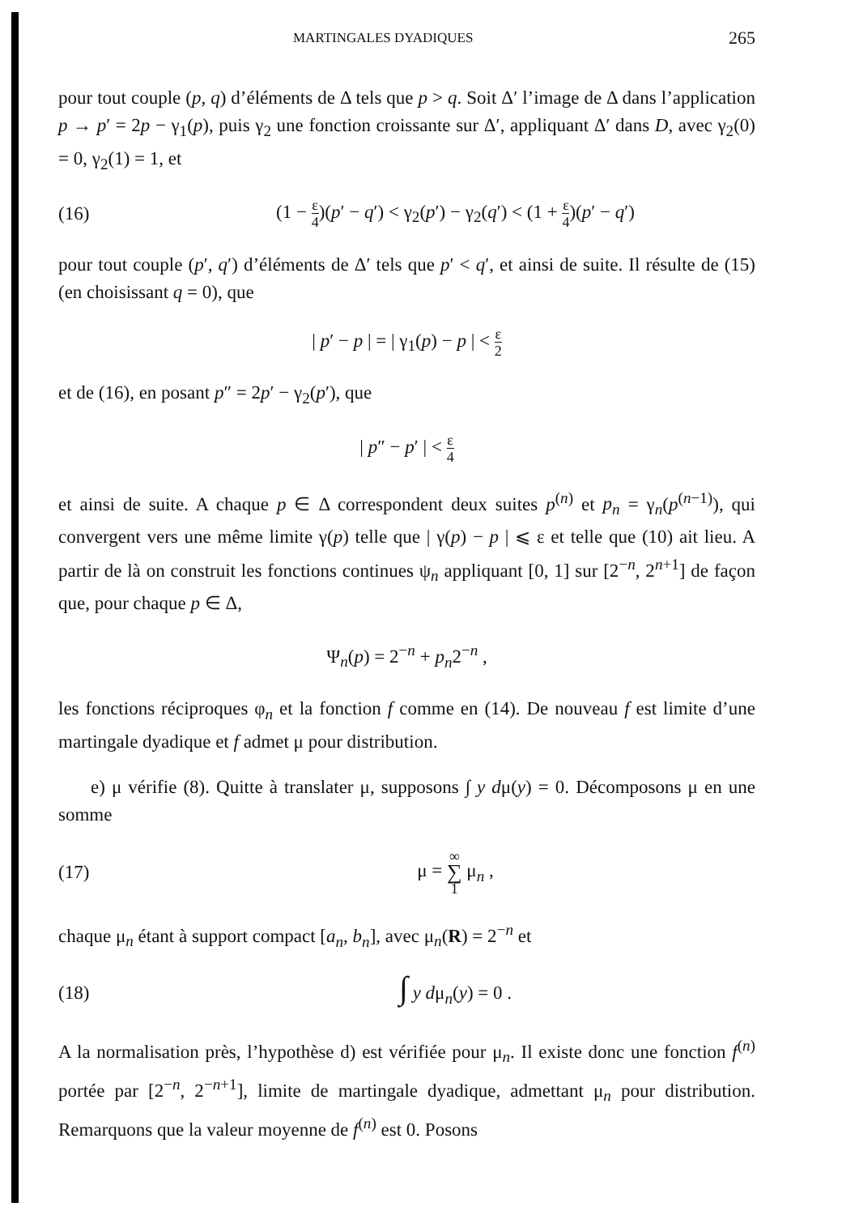MARTINGALES DYADIQUES 265
pour tout couple (p, q) d’éléments de Δ tels que p > q. Soit Δ′ l’image de Δ dans l’application p → p′ = 2p − γ<sub>1</sub>(p), puis γ<sub>2</sub> une fonction croissante sur Δ′, appliquant Δ′ dans D, avec γ<sub>2</sub>(0) = 0, γ<sub>2</sub>(1) = 1, et
(16) (1 − ε 4)(p′ − q′) < γ<sub>2</sub>(p′) − γ<sub>2</sub>(q′) < (1 + ε 4)(p′ − q′)
pour tout couple (p′, q′) d’éléments de Δ′ tels que p′ < q′, et ainsi de suite. Il résulte de (15) (en choisissant q = 0), que
| p′ − p | = | γ<sub>1</sub>(p) − p | < ε 2
et de (16), en posant p″ = 2p′ − γ<sub>2</sub>(p′), que
| p″ − p′ | < ε 4
et ainsi de suite. A chaque p ∈ Δ correspondent deux suites p<sup>(n)</sup> et p<sub>n</sub> = γ<sub>n</sub>(p<sup>(n−1)</sup>), qui convergent vers une même limite γ(p) telle que | γ(p) − p | ⩽ ε et telle que (10) ait lieu. A partir de là on construit les fonctions continues ψ<sub>n</sub> appliquant [0, 1] sur [2<sup>−n</sup>, 2<sup>n+1</sup>] de façon que, pour chaque p ∈ Δ,
Ψ<sub>n</sub>(p) = 2<sup>−n</sup> + p<sub>n</sub>2<sup>−n</sup> ,
les fonctions réciproques φ<sub>n</sub> et la fonction f comme en (14). De nouveau f est limite d’une martingale dyadique et f admet μ pour distribution.
e) μ vérifie (8). Quitte à translater μ, supposons ∫ y dμ(y) = 0. Décomposons μ en une somme
(17) μ = ∞ ∑ 1 μ<sub>n</sub> ,
chaque μ<sub>n</sub> étant à support compact [a<sub>n</sub>, b<sub>n</sub>], avec μ<sub>n</sub>(R) = 2<sup>−n</sup> et
(18) ∫ y dμ<sub>n</sub>(y) = 0 .
A la normalisation près, l’hypothèse d) est vérifiée pour μ<sub>n</sub>. Il existe donc une fonction f<sup>(n)</sup> portée par [2<sup>−n</sup>, 2<sup>−n+1</sup>], limite de martingale dyadique, admettant μ<sub>n</sub> pour distribution. Remarquons que la valeur moyenne de f<sup>(n)</sup> est 0. Posons